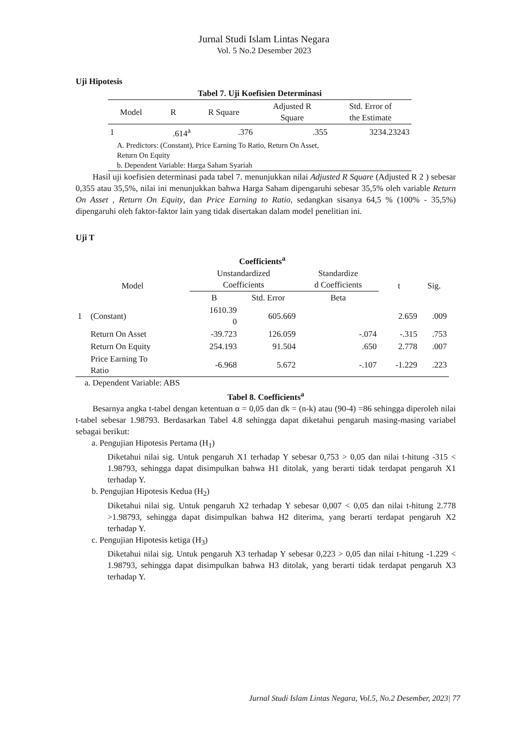Jurnal Studi Islam Lintas Negara
Vol. 5 No.2 Desember 2023
Uji Hipotesis
| Tabel 7. Uji Koefisien Determinasi | | | | |
| --- | --- | --- | --- | --- |
| Model | R | R Square | Adjusted R Square | Std. Error of the Estimate |
| 1 | .614<sup>a</sup> | .376 | .355 | 3234.23243 |
| A. Predictors: (Constant), Price Earning To Ratio, Return On Asset, Return On Equity b. Dependent Variable: Harga Saham Syariah | | | | |
Hasil uji koefisien determinasi pada tabel 7. menunjukkan nilai Adjusted R Square (Adjusted R 2 ) sebesar 0,355 atau 35,5%, nilai ini menunjukkan bahwa Harga Saham dipengaruhi sebesar 35,5% oleh variable Return On Asset , Return On Equity, dan Price Earning to Ratio, sedangkan sisanya 64,5 % (100% - 35,5%) dipengaruhi oleh faktor-faktor lain yang tidak disertakan dalam model penelitian ini.
Uji T
| Coefficients<sup>a</sup> | | | | | | |
| --- | --- | --- | --- | --- | --- | --- |
| Model | | Unstandardized Coefficients | | Standardize d Coefficients | t | Sig. |
| | | B | Std. Error | Beta | | |
| 1 | (Constant) | 1610.39 0 | 605.669 | | 2.659 | .009 |
| | Return On Asset | -39.723 | 126.059 | -.074 | -.315 | .753 |
| | Return On Equity | 254.193 | 91.504 | .650 | 2.778 | .007 |
| | Price Earning To Ratio | -6.968 | 5.672 | -.107 | -1.229 | .223 |
a. Dependent Variable: ABS
Tabel 8. Coefficients<sup>a</sup>
Besarnya angka t-tabel dengan ketentuan α = 0,05 dan dk = (n-k) atau (90-4) =86 sehingga diperoleh nilai t-tabel sebesar 1.98793. Berdasarkan Tabel 4.8 sehingga dapat diketahui pengaruh masing-masing variabel sebagai berikut:
a. Pengujian Hipotesis Pertama (H<sub>1</sub>)
Diketahui nilai sig. Untuk pengaruh X1 terhadap Y sebesar 0,753 > 0,05 dan nilai t-hitung -315 < 1.98793, sehingga dapat disimpulkan bahwa H1 ditolak, yang berarti tidak terdapat pengaruh X1 terhadap Y.
b. Pengujian Hipotesis Kedua (H<sub>2</sub>)
Diketahui nilai sig. Untuk pengaruh X2 terhadap Y sebesar 0,007 < 0,05 dan nilai t-hitung 2.778 >1.98793, sehingga dapat disimpulkan bahwa H2 diterima, yang berarti terdapat pengaruh X2 terhadap Y.
c. Pengujian Hipotesis ketiga (H<sub>3</sub>)
Diketahui nilai sig. Untuk pengaruh X3 terhadap Y sebesar 0,223 > 0,05 dan nilai t-hitung -1.229 < 1.98793, sehingga dapat disimpulkan bahwa H3 ditolak, yang berarti tidak terdapat pengaruh X3 terhadap Y.
Jurnal Studi Islam Lintas Negara, Vol.5, No.2 Desember, 2023| 77